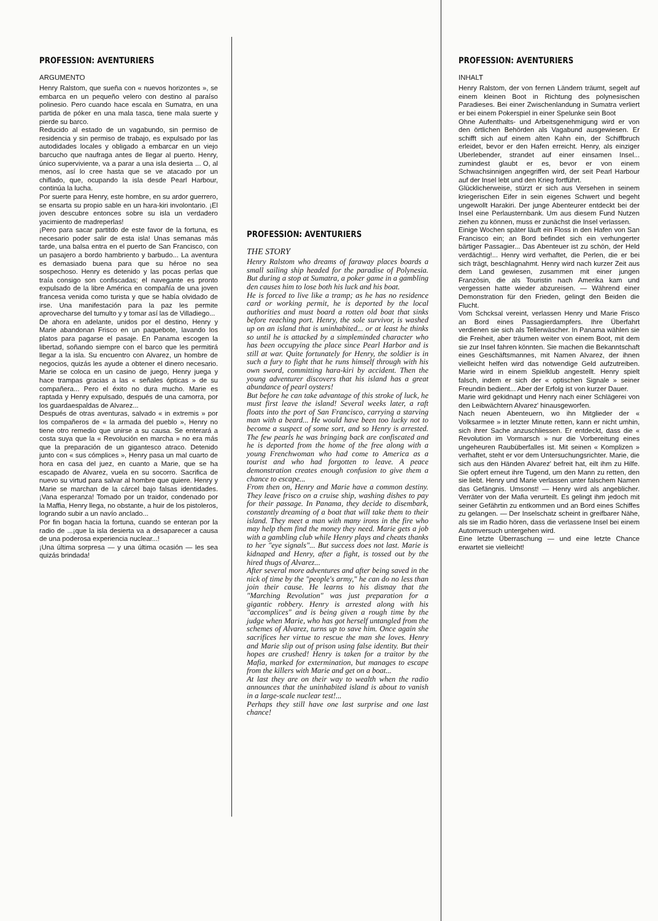PROFESSION: AVENTURIERS
ARGUMENTO
Henry Ralstom, que sueña con « nuevos horizontes », se embarca en un pequeño velero con destino al paraíso polinesio. Pero cuando hace escala en Sumatra, en una partida de póker en una mala tasca, tiene mala suerte y pierde su barco.
Reducido al estado de un vagabundo, sin permiso de residencia y sin permiso de trabajo, es expulsado por las autodidades locales y obligado a embarcar en un viejo barcucho que naufraga antes de llegar al puerto. Henry, único superviviente, va a parar a una isla desierta ... O, al menos, así lo cree hasta que se ve atacado por un chiflado, que, ocupando la isla desde Pearl Harbour, continúa la lucha.
Por suerte para Henry, este hombre, en su ardor guerrero, se ensarta su propio sable en un hara-kiri involontario. ¡El joven descubre entonces sobre su isla un verdadero yacimiento de madreperlas!
¡Pero para sacar partitdo de este favor de la fortuna, es necesario poder salir de esta isla! Unas semanas más tarde, una balsa entra en el puerto de San Francisco, con un pasajero a bordo hambriento y barbudo... La aventura es demasiado buena para que su héroe no sea sospechoso. Henry es detenido y las pocas perlas que traía consigo son confiscadas; el navegante es pronto expulsado de la libre América en compañía de una joven francesa venida como turista y que se había olvidado de irse. Una manifestación para la paz les permite aprovecharse del tumulto y y tomar así las de Villadiego...
De ahora en adelante, unidos por el destino, Henry y Marie abandonan Frisco en un paquebote, lavando los platos para pagarse el pasaje. En Panama escogen la libertad, soñando siempre con el barco que les permitirá llegar a la isla. Su encuentro con Alvarez, un hombre de negocios, quizás les ayude a obtener el dinero necesario. Marie se coloca en un casino de juego, Henry juega y hace trampas gracias a las « señales ópticas » de su compañera... Pero el éxito no dura mucho. Marie es raptada y Henry expulsado, después de una camorra, por los guardaespaldas de Alvarez...
Después de otras aventuras, salvado « in extremis » por los compañeros de « la armada del pueblo », Henry no tiene otro remedio que unirse a su causa. Se enterará a costa suya que la « Revolución en marcha » no era más que la preparación de un gigantesco atraco. Detenido junto con « sus cómplices », Henry pasa un mal cuarto de hora en casa del juez, en cuanto a Marie, que se ha escapado de Alvarez, vuela en su socorro. Sacrifica de nuevo su virtud para salvar al hombre que quiere. Henry y Marie se marchan de la cárcel bajo falsas identidades. ¡Vana esperanza! Tomado por un traidor, condenado por la Maffia, Henry llega, no obstante, a huir de los pistoleros, logrando subir a un navío anclado...
Por fin bogan hacia la fortuna, cuando se enteran por la radio de ...¡que la isla desierta va a desaparecer a causa de una poderosa experiencia nuclear...!
¡Una última sorpresa — y una última ocasión — les sea quizás brindada!
PROFESSION: AVENTURIERS
THE STORY
Henry Ralstom who dreams of faraway places boards a small sailing ship headed for the paradise of Polynesia. But during a stop at Sumatra, a poker game in a gambling den causes him to lose both his luck and his boat.
He is forced to live like a tramp; as he has no residence card or working permit, he is deported by the local authorities and must board a rotten old boat that sinks before reaching port. Henry, the sole survivor, is washed up on an island that is uninhabited... or at least he thinks so until he is attacked by a simpleminded character who has been occupying the place since Pearl Harbor and is still at war. Quite fortunately for Henry, the soldier is in such a fury to fight that he runs himself through with his own sword, committing hara-kiri by accident. Then the young adventurer discovers that his island has a great abundance of pearl oysters!
But before he can take advantage of this stroke of luck, he must first leave the island! Several weeks later, a raft floats into the port of San Francisco, carrying a starving man with a beard... He would have been too lucky not to become a suspect of some sort, and so Henry is arrested. The few pearls he was bringing back are confiscated and he is deported from the home of the free along with a young Frenchwoman who had come to America as a tourist and who had forgotten to leave. A peace demonstration creates enough confusion to give them a chance to escape...
From then on, Henry and Marie have a common destiny. They leave frisco on a cruise ship, washing dishes to pay for their passage. In Panama, they decide to disembark, constantly dreaming of a boat that will take them to their island. They meet a man with many irons in the fire who may help them find the money they need. Marie gets a job with a gambling club while Henry plays and cheats thanks to her "eye signals"... But success does not last. Marie is kidnaped and Henry, after a fight, is tossed out by the hired thugs of Alvarez...
After several more adventures and after being saved in the nick of time by the "people's army," he can do no less than join their cause. He learns to his dismay that the "Marching Revolution" was just preparation for a gigantic robbery. Henry is arrested along with his "accomplices" and is being given a rough time by the judge when Marie, who has got herself untangled from the schemes of Alvarez, turns up to save him. Once again she sacrifices her virtue to rescue the man she loves. Henry and Marie slip out of prison using false identity. But their hopes are crushed! Henry is taken for a traitor by the Mafia, marked for extermination, but manages to escape from the killers with Marie and get on a boat...
At last they are on their way to wealth when the radio announces that the uninhabited island is about to vanish in a large-scale nuclear test!...
Perhaps they still have one last surprise and one last chance!
PROFESSION: AVENTURIERS
INHALT
Henry Ralstom, der von fernen Ländern träumt, segelt auf einem kleinen Boot in Richtung des polynesischen Paradieses. Bei einer Zwischenlandung in Sumatra verliert er bei einem Pokerspiel in einer Spelunke sein Boot
Ohne Aufenthalts- und Arbeitsgenehmigung wird er von den örtlichen Behörden als Vagabund ausgewiesen. Er schifft sich auf einem alten Kahn ein, der Schiffbruch erleidet, bevor er den Hafen erreicht. Henry, als einziger Uberlebender, strandet auf einer einsamen Insel... zumindest glaubt er es, bevor er von einem Schwachsinnigen angegriffen wird, der seit Pearl Harbour auf der Insel lebt und den Krieg fortführt.
Glücklicherweise, stürzt er sich aus Versehen in seinem kriegerischen Eifer in sein eigenes Schwert und begeht ungewollt Harakiri. Der junge Abenteurer entdeckt bei der Insel eine Perlausternbank. Um aus diesem Fund Nutzen ziehen zu können, muss er zunächst die Insel verlassen.
Einige Wochen später läuft ein Floss in den Hafen von San Francisco ein; an Bord befindet sich ein verhungerter bärtiger Passagier... Das Abenteuer ist zu schön, der Held verdächtig!... Henry wird verhaftet, die Perlen, die er bei sich trägt, beschlagnahmt. Henry wird nach kurzer Zeit aus dem Land gewiesen, zusammen mit einer jungen Französin, die als Touristin nach Amerika kam und vergessen hatte wieder abzureisen. — Während einer Demonstration für den Frieden, gelingt den Beiden die Flucht.
Vom Schcksal vereint, verlassen Henry und Marie Frisco an Bord eines Passagierdampfers. Ihre Überfahrt verdienen sie sich als Tellerwäscher. In Panama wählen sie die Freiheit, aber träumen weiter von einem Boot, mit dem sie zur Insel fahren könnten. Sie machen die Bekanntschaft eines Geschäftsmannes, mit Namen Alvarez, der ihnen vielleicht helfen wird das notwendige Geld aufzutreiben. Marie wird in einem Spielklub angestellt. Henry spielt falsch, indem er sich der « optischen Signale » seiner Freundin bedient... Aber der Erfolg ist von kurzer Dauer.
Marie wird gekidnapt und Henry nach einer Schlägerei von den Leibwächtern Alvarez' hinausgeworfen.
Nach neuen Abenteuern, wo ihn Mitglieder der « Volksarmee » in letzter Minute retten, kann er nicht umhin, sich ihrer Sache anzuschliessen. Er entdeckt, dass die « Revolution im Vormarsch » nur die Vorbereitung eines ungeheuren Raubüberfalles ist. Mit seinen « Komplizen » verhaftet, steht er vor dem Untersuchungsrichter. Marie, die sich aus den Händen Alvarez' befreit hat, eilt ihm zu Hilfe. Sie opfert erneut ihre Tugend, um den Mann zu retten, den sie liebt. Henry und Marie verlassen unter falschem Namen das Gefängnis. Umsonst! — Henry wird als angeblicher. Verräter von der Mafia verurteilt. Es gelingt ihm jedoch mit seiner Gefährtin zu entkommen und an Bord eines Schiffes zu gelangen. — Der Inselschatz scheint in greifbarer Nähe, als sie im Radio hören, dass die verlassene Insel bei einem Automversuch untergehen wird.
Eine letzte Überraschung — und eine letzte Chance erwartet sie vielleicht!